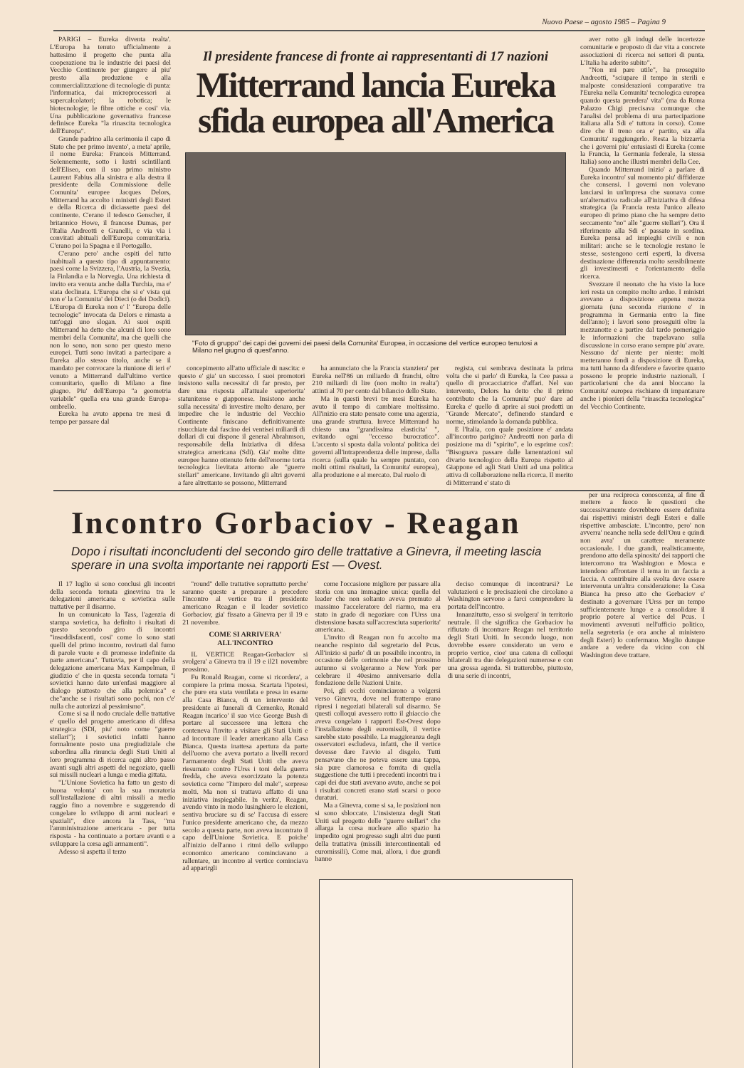Nuovo Paese – agosto 1985 – Pagina 9
PARIGI – Eureka diventa realta'. L'Europa ha tenuto ufficialmente a battesimo il progetto che punta alla cooperazione tra le industrie dei paesi del Vecchio Continente per giungere al piu' presto alla produzione e alla commercializzazione di tecnologie di punta: l'informatica, dai microprocessori ai supercalcolatori; la robotica; le biotecnologie; le fibre ottiche e cosi' via. Una pubblicazione governativa francese definisce Eureka "la rinascita tecnologica dell'Europa".
Grande padrino alla cerimonia il capo di Stato che per primo invento', a meta' aprile, il nome Eureka: Francois Mitterrand. Solennemente, sotto i lustri scintillanti dell'Eliseo, con il suo primo ministro Laurent Fabius alla sinistra e alla destra il presidente della Commissione delle Comunita' europee Jacques Delors, Mitterrand ha accolto i ministri degli Esteri e della Ricerca di diciassette paesi del continente. C'erano il tedesco Genscher, il britannico Howe, il francese Dumas, per l'Italia Andreotti e Granelli, e via via i convitati abituali dell'Europa comunitaria. C'erano poi la Spagna e il Portogallo.
C'erano pero' anche ospiti del tutto inabituali a questo tipo di appuntamento: paesi come la Svizzera, l'Austria, la Svezia, la Finlandia e la Norvegia. Una richiesta di invito era venuta anche dalla Turchia, ma e' stata declinata. L'Europa che si e' vista qui non e' la Comunita' dei Dieci (o dei Dodici). L'Europa di Eureka non e' l' "Europa delle tecnologie" invocata da Delors e rimasta a tutt'oggi uno slogan. Ai suoi ospiti Mitterrand ha detto che alcuni di loro sono membri della Comunita', ma che quelli che non lo sono, non sono per questo meno europei. Tutti sono invitati a partecipare a Eureka allo stesso titolo, anche se il mandato per convocare la riunione di ieri e' venuto a Mitterrand dall'ultimo vertice comunitario, quello di Milano a fine giugno. Piu' dell'Europa "a geometria variabile" quella era una grande Europa-ombrello.
Eureka ha avuto appena tre mesi di tempo per passare dal
Il presidente francese di fronte ai rappresentanti di 17 nazioni
Mitterrand lancia Eureka
sfida europea all'America
"Foto di gruppo" dei capi dei governi dei paesi della Comunita' Europea, in occasione del vertice europeo tenutosi a Milano nel giugno di quest'anno.
concepimento all'atto ufficiale di nascita: e questo e' gia' un successo. I suoi promotori insistono sulla necessita' di far presto, per dare una risposta all'attuale superiorita' statunitense e giapponese. Insistono anche sulla necessita' di investire molto denaro, per impedire che le industrie del Vecchio Continente finiscano definitivamente risucchiate dal fascino dei ventisei miliardi di dollari di cui dispone il general Abrahmson, responsabile della Iniziativa di difesa strategica americana (Sdi). Gia' molte ditte europee hanno ottenuto fette dell'enorme torta tecnologica lievitata attorno ale "guerre stellari" americane. Invitando gli altri governi a fare altrettanto se possono, Mitterrand
ha annunciato che la Francia stanziera' per Eureka nell'86 un miliardo di franchi, oltre 210 miliardi di lire (non molto in realta') attinti al 70 per cento dal bilancio dello Stato.
Ma in questi brevi tre mesi Eureka ha avuto il tempo di cambiare moltissimo. All'inizio era stato pensato come una agenzia, una grande struttura. Invece Mitterrand ha chiesto una "grandissima elasticita' ", evitando ogni "eccesso burocratico". L'accento si sposta dalla volonta' politica dei governi all'intraprendenza delle imprese, dalla ricerca (sulla quale ha sempre puntato, con molti ottimi risultati, la Comunita' europea), alla produzione e al mercato. Dal ruolo di
regista, cui sembrava destinata la prima volta che si parlo' di Eureka, la Cee passa a quello di procacciatrice d'affari. Nel suo intervento, Delors ha detto che il primo contributo che la Comunita' puo' dare ad Eureka e' quello di aprire ai suoi prodotti un "Grande Mercato", definendo standard e norme, stimolando la domanda pubblica.
E l'Italia, con quale posizione e' andata all'incontro parigino? Andreotti non parla di posizione ma di "spirito", e lo esprime cosi': "Bisognava passare dalle lamentazioni sul divario tecnologico della Europa rispetto al Giappone ed agli Stati Uniti ad una politica attiva di collaborazione nella ricerca. Il merito di Mitterrand e' stato di
aver rotto gli indugi delle incertezze comunitarie e proposto di dar vita a concrete associazioni di ricerca nei settori di punta. L'Italia ha aderito subito".
"Non mi pare utile", ha proseguito Andreotti, "sciupare il tempo in sterili e malposte considerazioni comparative tra l'Eureka nella Comunita' tecnologica europea quando questa prendera' vita" (ma da Roma Palazzo Chigi precisava comunque che l'analisi del problema di una partecipazione italiana alla Sdi e' tuttora in corso). Come dire che il treno ora e' partito, sta alla Comunita' raggiungerlo. Resta la bizzarria che i governi piu' entusiasti di Eureka (come la Francia, la Germania federale, la stessa Italia) sono anche illustri membri della Cee.
Quando Mitterrand inizio' a parlare di Eureka incontro' sul momento piu' diffidenze che consensi. I governi non volevano lanciarsi in un'impresa che suonava come un'alternativa radicale all'iniziativa di difesa strategica (la Francia resta l'unico alleato europeo di primo piano che ha sempre detto seccamente "no" alle "guerre stellari"). Ora il riferimento alla Sdi e' passato in sordina. Eureka pensa ad impieghi civili e non militari: anche se le tecnologie restano le stesse, sostengono certi esperti, la diversa destinazione differenzia molto sensibilmente gli investimenti e l'orientamento della ricerca.
Svezzare il neonato che ha visto la luce ieri resta un compito molto arduo. I ministri avevano a disposizione appena mezza giornata (una seconda riunione e' in programma in Germania entro la fine dell'anno); i lavori sono proseguiti oltre la mezzanotte e a partire dal tardo pomeriggio le informazioni che trapelavano sulla discussione in corso erano sempre piu' avare. Nessuno da' niente per niente: molti metteranno fondi a disposizione di Eureka, ma tutti hanno da difendere e favorire quanto possono le proprie industrie nazionali. I particolarismi che da anni bloccano la Comunita' europea rischiano di impantanare anche i pionieri della "rinascita tecnologica" del Vecchio Continente.
Incontro Gorbaciov - Reagan
Dopo i risultati inconcludenti del secondo giro delle trattative a Ginevra, il meeting lascia sperare in una svolta importante nei rapporti Est — Ovest.
Il 17 luglio si sono conclusi gli incontri della seconda tornata ginevrina tra le delegazioni americana e sovietica sulle trattative per il disarmo.
In un comunicato la Tass, l'agenzia di stampa sovietica, ha definito i risultati di questo secondo giro di incontri "insoddisfacenti, cosi' come lo sono stati quelli del primo incontro, rovinati dal fumo di parole vuote e di promesse indefinite da parte americana". Tuttavia, per il capo della delegazione americana Max Kampelman, il giudizio e' che in questa seconda tornata "i sovietici hanno dato un'enfasi maggiore al dialogo piuttosto che alla polemica" e che"anche se i risultati sono pochi, non c'e' nulla che autorizzi al pessimismo".
Come si sa il nodo cruciale delle trattative e' quello del progetto americano di difesa strategica (SDI, piu' noto come "guerre stellari"); i sovietici infatti hanno formalmente posto una pregiudiziale che subordina alla rinuncia degli Stati Uniti al loro programma di ricerca ogni altro passo avanti sugli altri aspetti del negoziato, quelli sui missili nucleari a lunga e media gittata.
"L'Unione Sovietica ha fatto un gesto di buona volonta' con la sua moratoria sull'installazione di altri missili a medio raggio fino a novembre e suggerendo di congelare lo sviluppo di armi nucleari e spaziali", dice ancora la Tass, "ma l'amministrazione americana - per tutta risposta - ha continuato a portare avanti e a sviluppare la corsa agli armamenti".
Adesso si aspetta il terzo
"round" delle trattative soprattutto perche' saranno queste a preparare a precedere l'incontro al vertice tra il presidente americano Reagan e il leader sovietico Gorbaciov, gia' fissato a Ginevra per il 19 e 21 novembre.
COME SI ARRIVERA'
ALL'INCONTRO
IL VERTICE Reagan-Gorbaciov si svolgera' a Ginevra tra il 19 e il21 novembre prossimo.
Fu Ronald Reagan, come si ricordera', a compiere la prima mossa. Scartata l'ipotesi, che pure era stata ventilata e presa in esame alla Casa Bianca, di un intervento del presidente ai funerali di Cernenko, Ronald Reagan incarico' il suo vice George Bush di portare al successore una lettera che conteneva l'invito a visitare gli Stati Uniti e ad incontrare il leader americano alla Casa Bianca. Questa inattesa apertura da parte dell'uomo che aveva portato a livelli record l'armamento degli Stati Uniti che aveva riesumato contro l'Urss i toni della guerra fredda, che aveva esorcizzato la potenza sovietica come "l'impero del male", sorprese molti. Ma non si trattava affatto di una iniziativa inspiegabile. In verita', Reagan, avendo vinto in modo lusinghiero le elezioni, sentiva bruciare su di se' l'accusa di essere l'unico presidente americano che, da mezzo secolo a questa parte, non aveva incontrato il capo dell'Unione Sovietica. E poiche' all'inizio dell'anno i ritmi dello sviluppo economico americano cominciavano a rallentare, un incontro al vertice cominciava ad apparirgli
come l'occasione migliore per passare alla storia con una immagine unica: quella del leader che non soltanto aveva premuto al massimo l'acceleratore del riarmo, ma era stato in grado di negoziare con l'Urss una distensione basata sull'accresciuta superiorita' americana.
L'invito di Reagan non fu accolto ma neanche respinto dal segretario del Pcus. All'inizio si parlo' di un possibile incontro, in occasione delle cerimonie che nel prossimo autunno si svolgeranno a New York per celebrare il 40esimo anniversario della fondazione delle Nazioni Unite.
Poi, gli occhi cominciarono a volgersi verso Ginevra, dove nel frattempo erano ripresi i negoziati bilaterali sul disarmo. Se questi colloqui avessero rotto il ghiaccio che aveva congelato i rapporti Est-Ovest dopo l'installazione degli euromissili, il vertice sarebbe stato possibile. La maggioranza degli osservatori escludeva, infatti, che il vertice dovesse dare l'avvio al disgelo. Tutti pensavano che ne poteva essere una tappa, sia pure clamorosa e fornita di quella suggestione che tutti i precedenti incontri tra i capi dei due stati avevano avuto, anche se poi i risultati concreti erano stati scarsi o poco duraturi.
Ma a Ginevra, come si sa, le posizioni non si sono sbloccate. L'insistenza degli Stati Uniti sul progetto delle "guerre stellari" che allarga la corsa nucleare allo spazio ha impedito ogni progresso sugli altri due punti della trattativa (missili intercontinentali ed euromissili). Come mai, allora, i due grandi hanno
deciso comunque di incontrarsi? Le valutazioni e le precisazioni che circolano a Washington servono a farci comprendere la portata dell'incontro.
Innanzitutto, esso si svolgera' in territorio neutrale. Il che significa che Gorbaciov ha rifiutato di incontrare Reagan nel territorio degli Stati Uniti. In secondo luogo, non dovrebbe essere considerato un vero e proprio vertice, cioe' una catena di colloqui bilaterali tra due delegazioni numerose e con una grossa agenda. Si tratterebbe, piuttosto, di una serie di incontri,
per una reciproca conoscenza, al fine di mettere a fuoco le questioni che successivamente dovrebbero essere definita dai rispettivi ministri degli Esteri e dalle rispettive ambasciate. L'incontro, pero' non avverra' neanche nella sede dell'Onu e quindi non avra' un carattere meramente occasionale. I due grandi, realisticamente, prendono atto della spinosita' dei rapporti che intercorrono tra Washington e Mosca e intendono affrontare il tema in un faccia a faccia. A contribuire alla svolta deve essere intervenuta un'altra considerazione: la Casa Bianca ha preso atto che Gorbaciov e' destinato a governare l'Urss per un tempo sufficientemente lungo e a consolidare il proprio potere al vertice del Pcus. I movimenti avvenuti nell'ufficio politico, nella segreteria (e ora anche al ministero degli Esteri) lo confermano. Meglio dunque andare a vedere da vicino con chi Washington deve trattare.